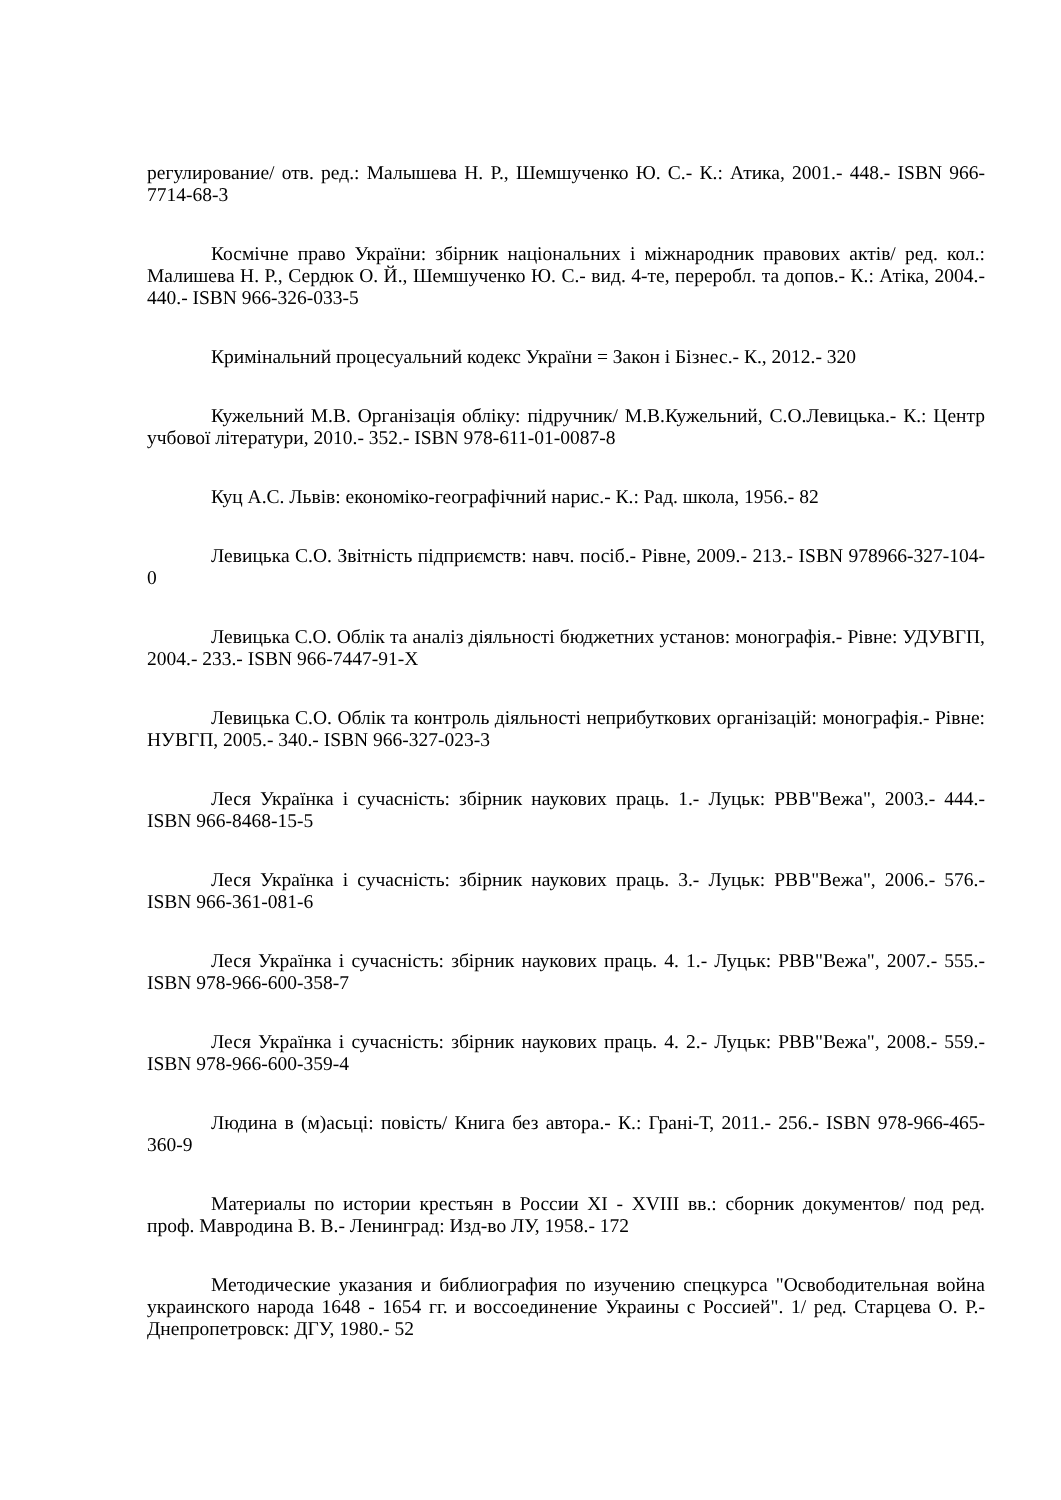регулирование/ отв. ред.: Малышева Н. Р., Шемшученко Ю. С.- К.: Атика, 2001.- 448.- ISBN 966-7714-68-3
Космічне право України: збірник національних і міжнародник правових актів/ ред. кол.: Малишева Н. Р., Сердюк О. Й., Шемшученко Ю. С.- вид. 4-те, переробл. та допов.- К.: Атіка, 2004.- 440.- ISBN 966-326-033-5
Кримінальний процесуальний кодекс України = Закон і Бізнес.- К., 2012.- 320
Кужельний М.В. Організація обліку: підручник/ М.В.Кужельний, С.О.Левицька.- К.: Центр учбової літератури, 2010.- 352.- ISBN 978-611-01-0087-8
Куц А.С. Львів: економіко-географічний нарис.- К.: Рад. школа, 1956.- 82
Левицька С.О. Звітність підприємств: навч. посіб.- Рівне, 2009.- 213.- ISBN 978966-327-104-0
Левицька С.О. Облік та аналіз діяльності бюджетних установ: монографія.- Рівне: УДУВГП, 2004.- 233.- ISBN 966-7447-91-X
Левицька С.О. Облік та контроль діяльності неприбуткових організацій: монографія.- Рівне: НУВГП, 2005.- 340.- ISBN 966-327-023-3
Леся Українка і сучасність: збірник наукових праць. 1.- Луцьк: РВВ"Вежа", 2003.- 444.- ISBN 966-8468-15-5
Леся Українка і сучасність: збірник наукових праць. 3.- Луцьк: РВВ"Вежа", 2006.- 576.- ISBN 966-361-081-6
Леся Українка і сучасність: збірник наукових праць. 4. 1.- Луцьк: РВВ"Вежа", 2007.- 555.- ISBN 978-966-600-358-7
Леся Українка і сучасність: збірник наукових праць. 4. 2.- Луцьк: РВВ"Вежа", 2008.- 559.- ISBN 978-966-600-359-4
Людина в (м)асьці: повість/ Книга без автора.- К.: Грані-Т, 2011.- 256.- ISBN 978-966-465-360-9
Материалы по истории крестьян в России XI - XVIII вв.: сборник документов/ под ред. проф. Мавродина В. В.- Ленинград: Изд-во ЛУ, 1958.- 172
Методические указания и библиография по изучению спецкурса "Освободительная война украинского народа 1648 - 1654 гг. и воссоединение Украины с Россией". 1/ ред. Старцева О. Р.- Днепропетровск: ДГУ, 1980.- 52